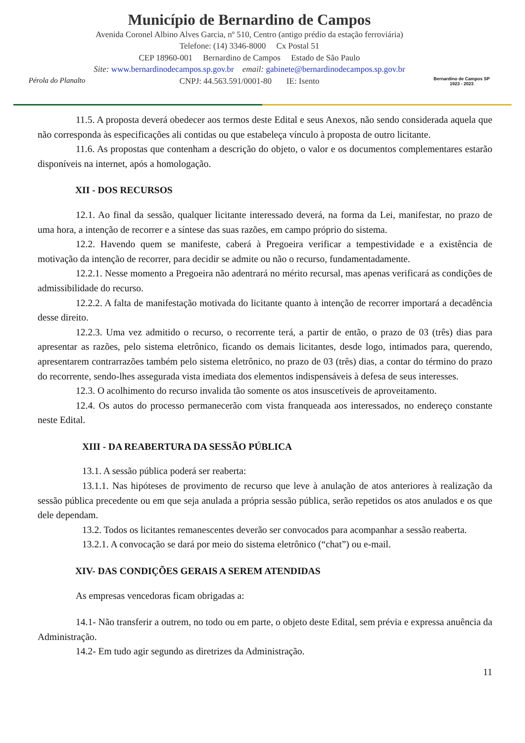Pérola do Planalto
Município de Bernardino de Campos
Avenida Coronel Albino Alves Garcia, nº 510, Centro (antigo prédio da estação ferroviária)
Telefone: (14) 3346-8000 Cx Postal 51
CEP 18960-001 Bernardino de Campos Estado de São Paulo
Site: www.bernardinodecampos.sp.gov.br email: gabinete@bernardinodecampos.sp.gov.br
CNPJ: 44.563.591/0001-80 IE: Isento
Bernardino de Campos SP
1923 - 2023
11.5. A proposta deverá obedecer aos termos deste Edital e seus Anexos, não sendo considerada aquela que não corresponda às especificações ali contidas ou que estabeleça vínculo à proposta de outro licitante.
11.6. As propostas que contenham a descrição do objeto, o valor e os documentos complementares estarão disponíveis na internet, após a homologação.
XII - DOS RECURSOS
12.1. Ao final da sessão, qualquer licitante interessado deverá, na forma da Lei, manifestar, no prazo de uma hora, a intenção de recorrer e a síntese das suas razões, em campo próprio do sistema.
12.2. Havendo quem se manifeste, caberá à Pregoeira verificar a tempestividade e a existência de motivação da intenção de recorrer, para decidir se admite ou não o recurso, fundamentadamente.
12.2.1. Nesse momento a Pregoeira não adentrará no mérito recursal, mas apenas verificará as condições de admissibilidade do recurso.
12.2.2. A falta de manifestação motivada do licitante quanto à intenção de recorrer importará a decadência desse direito.
12.2.3. Uma vez admitido o recurso, o recorrente terá, a partir de então, o prazo de 03 (três) dias para apresentar as razões, pelo sistema eletrônico, ficando os demais licitantes, desde logo, intimados para, querendo, apresentarem contrarrazões também pelo sistema eletrônico, no prazo de 03 (três) dias, a contar do término do prazo do recorrente, sendo-lhes assegurada vista imediata dos elementos indispensáveis à defesa de seus interesses.
12.3. O acolhimento do recurso invalida tão somente os atos insuscetíveis de aproveitamento.
12.4. Os autos do processo permanecerão com vista franqueada aos interessados, no endereço constante neste Edital.
XIII - DA REABERTURA DA SESSÃO PÚBLICA
13.1. A sessão pública poderá ser reaberta:
13.1.1. Nas hipóteses de provimento de recurso que leve à anulação de atos anteriores à realização da sessão pública precedente ou em que seja anulada a própria sessão pública, serão repetidos os atos anulados e os que dele dependam.
13.2. Todos os licitantes remanescentes deverão ser convocados para acompanhar a sessão reaberta.
13.2.1. A convocação se dará por meio do sistema eletrônico (“chat”) ou e-mail.
XIV- DAS CONDIÇÕES GERAIS A SEREM ATENDIDAS
As empresas vencedoras ficam obrigadas a:
14.1- Não transferir a outrem, no todo ou em parte, o objeto deste Edital, sem prévia e expressa anuência da Administração.
14.2- Em tudo agir segundo as diretrizes da Administração.
11